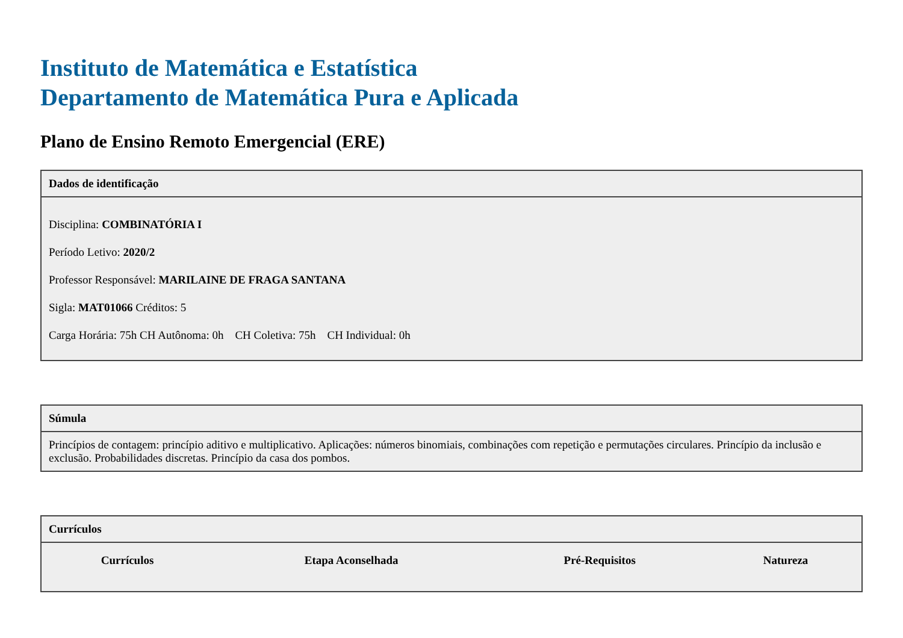Instituto de Matemática e Estatística
Departamento de Matemática Pura e Aplicada
Plano de Ensino Remoto Emergencial (ERE)
| Dados de identificação |
| --- |
| Disciplina: COMBINATÓRIA I Período Letivo: 2020/2 Professor Responsável: MARILAINE DE FRAGA SANTANA Sigla: MAT01066 Créditos: 5 Carga Horária: 75h CH Autônoma: 0h CH Coletiva: 75h CH Individual: 0h |
| Súmula |
| --- |
| Princípios de contagem: princípio aditivo e multiplicativo. Aplicações: números binomiais, combinações com repetição e permutações circulares. Princípio da inclusão e exclusão. Probabilidades discretas. Princípio da casa dos pombos. |
| Currículos |
| --- |
| / Currículos / Etapa Aconselhada / Pré-Requisitos / Natureza / / --- / --- / --- / --- / |